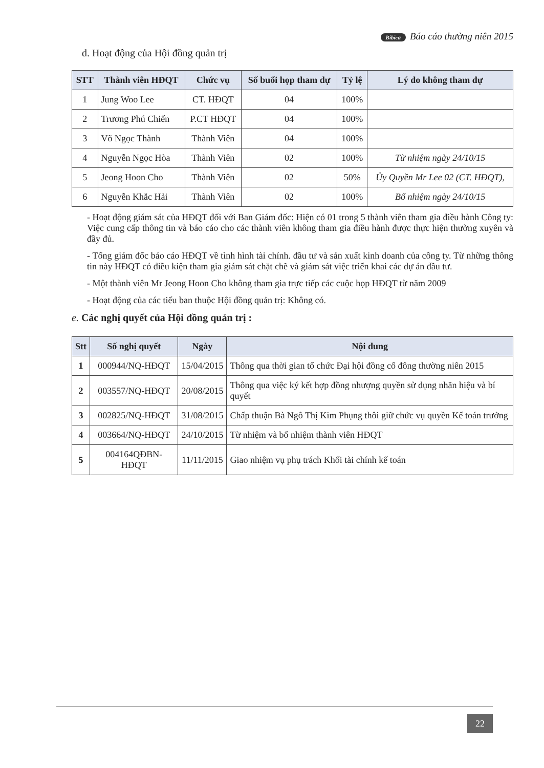Bibica Báo cáo thường niên 2015
d. Hoạt động của Hội đồng quản trị
| STT | Thành viên HĐQT | Chức vụ | Số buổi họp tham dự | Tỷ lệ | Lý do không tham dự |
| --- | --- | --- | --- | --- | --- |
| 1 | Jung Woo Lee | CT. HĐQT | 04 | 100% | |
| 2 | Trương Phú Chiến | P.CT HĐQT | 04 | 100% | |
| 3 | Võ Ngọc Thành | Thành Viên | 04 | 100% | |
| 4 | Nguyễn Ngọc Hòa | Thành Viên | 02 | 100% | Từ nhiệm ngày 24/10/15 |
| 5 | Jeong Hoon Cho | Thành Viên | 02 | 50% | Ủy Quyền Mr Lee 02 (CT. HĐQT), |
| 6 | Nguyễn Khắc Hải | Thành Viên | 02 | 100% | Bổ nhiệm ngày 24/10/15 |
- Hoạt động giám sát của HĐQT đối với Ban Giám đốc: Hiện có 01 trong 5 thành viên tham gia điều hành Công ty: Việc cung cấp thông tin và báo cáo cho các thành viên không tham gia điều hành được thực hiện thường xuyên và đầy đủ.
- Tổng giám đốc báo cáo HĐQT về tình hình tài chính. đầu tư và sản xuất kinh doanh của công ty. Từ những thông tin này HĐQT có điều kiện tham gia giám sát chặt chẽ và giám sát việc triển khai các dự án đầu tư.
- Một thành viên Mr Jeong Hoon Cho không tham gia trực tiếp các cuộc họp HĐQT từ năm 2009
- Hoạt động của các tiểu ban thuộc Hội đồng quản trị: Không có.
e. Các nghị quyết của Hội đồng quản trị :
| Stt | Số nghị quyết | Ngày | Nội dung |
| --- | --- | --- | --- |
| 1 | 000944/NQ-HĐQT | 15/04/2015 | Thông qua thời gian tổ chức Đại hội đồng cổ đông thường niên 2015 |
| 2 | 003557/NQ-HĐQT | 20/08/2015 | Thông qua việc ký kết hợp đồng nhượng quyền sử dụng nhãn hiệu và bí quyết |
| 3 | 002825/NQ-HĐQT | 31/08/2015 | Chấp thuận Bà Ngô Thị Kim Phụng thôi giữ chức vụ quyền Kế toán trưởng |
| 4 | 003664/NQ-HĐQT | 24/10/2015 | Từ nhiệm và bổ nhiệm thành viên HĐQT |
| 5 | 004164QĐBN-HĐQT | 11/11/2015 | Giao nhiệm vụ phụ trách Khối tài chính kế toán |
22